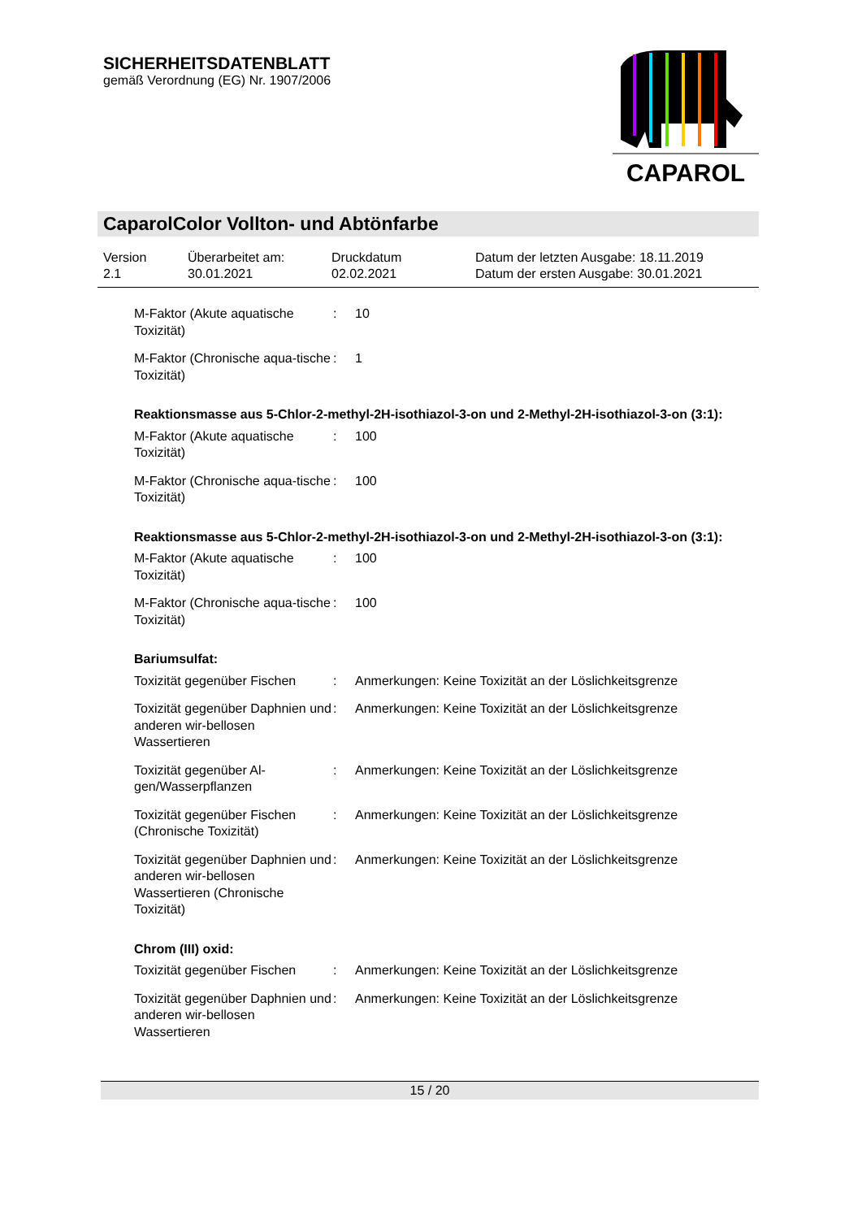SICHERHEITSDATENBLATT
gemäß Verordnung (EG) Nr. 1907/2006
CAPAROL
CaparolColor Vollton- und Abtönfarbe
Version
2.1
Überarbeitet am:
30.01.2021
Druckdatum
02.02.2021
Datum der letzten Ausgabe: 18.11.2019
Datum der ersten Ausgabe: 30.01.2021
M-Faktor (Akute aquatische Toxizität)
: 10
M-Faktor (Chronische aqua-tische Toxizität)
: 1
Reaktionsmasse aus 5-Chlor-2-methyl-2H-isothiazol-3-on und 2-Methyl-2H-isothiazol-3-on (3:1):
M-Faktor (Akute aquatische Toxizität)
: 100
M-Faktor (Chronische aqua-tische Toxizität)
: 100
Reaktionsmasse aus 5-Chlor-2-methyl-2H-isothiazol-3-on und 2-Methyl-2H-isothiazol-3-on (3:1):
M-Faktor (Akute aquatische Toxizität)
: 100
M-Faktor (Chronische aqua-tische Toxizität)
: 100
Bariumsulfat:
Toxizität gegenüber Fischen
: Anmerkungen: Keine Toxizität an der Löslichkeitsgrenze
Toxizität gegenüber Daphnien und anderen wir-bellosen Wassertieren
: Anmerkungen: Keine Toxizität an der Löslichkeitsgrenze
Toxizität gegenüber Al-gen/Wasserpflanzen
: Anmerkungen: Keine Toxizität an der Löslichkeitsgrenze
Toxizität gegenüber Fischen (Chronische Toxizität)
: Anmerkungen: Keine Toxizität an der Löslichkeitsgrenze
Toxizität gegenüber Daphnien und anderen wir-bellosen Wassertieren (Chronische Toxizität)
: Anmerkungen: Keine Toxizität an der Löslichkeitsgrenze
Chrom (III) oxid:
Toxizität gegenüber Fischen
: Anmerkungen: Keine Toxizität an der Löslichkeitsgrenze
Toxizität gegenüber Daphnien und anderen wir-bellosen Wassertieren
: Anmerkungen: Keine Toxizität an der Löslichkeitsgrenze
15 / 20